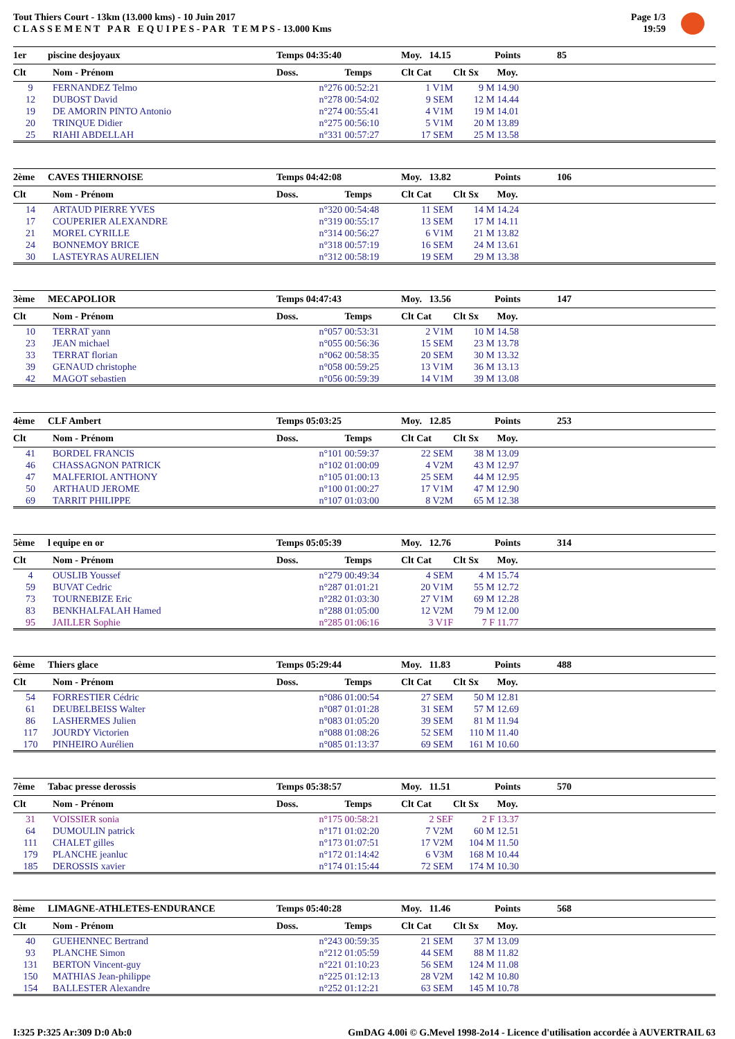Tout Thiers Court - 13km (13.000 kms) - 10 Juin 2017
C L A S S E M E N T P A R E Q U I P E S - P A R T E M P S - 13.000 Kms
Page 1/3
19:59
| 1er | piscine desjoyaux | Temps 04:35:40 | | Moy. 14.15 | | Points | 85 |
| Clt | Nom - Prénom | Doss. | Temps | Clt Cat | Clt Sx | Moy. | |
| 9 | FERNANDEZ Telmo | n°276 | 00:52:21 | 1 V1M | 9 M | 14.90 | |
| 12 | DUBOST David | n°278 | 00:54:02 | 9 SEM | 12 M | 14.44 | |
| 19 | DE AMORIN PINTO Antonio | n°274 | 00:55:41 | 4 V1M | 19 M | 14.01 | |
| 20 | TRINQUE Didier | n°275 | 00:56:10 | 5 V1M | 20 M | 13.89 | |
| 25 | RIAHI ABDELLAH | n°331 | 00:57:27 | 17 SEM | 25 M | 13.58 | |
| 2ème | CAVES THIERNOISE | Temps 04:42:08 | | Moy. 13.82 | | Points | 106 |
| Clt | Nom - Prénom | Doss. | Temps | Clt Cat | Clt Sx | Moy. | |
| 14 | ARTAUD PIERRE YVES | n°320 | 00:54:48 | 11 SEM | 14 M | 14.24 | |
| 17 | COUPERIER ALEXANDRE | n°319 | 00:55:17 | 13 SEM | 17 M | 14.11 | |
| 21 | MOREL CYRILLE | n°314 | 00:56:27 | 6 V1M | 21 M | 13.82 | |
| 24 | BONNEMOY BRICE | n°318 | 00:57:19 | 16 SEM | 24 M | 13.61 | |
| 30 | LASTEYRAS AURELIEN | n°312 | 00:58:19 | 19 SEM | 29 M | 13.38 | |
| 3ème | MECAPOLIOR | Temps 04:47:43 | | Moy. 13.56 | | Points | 147 |
| Clt | Nom - Prénom | Doss. | Temps | Clt Cat | Clt Sx | Moy. | |
| 10 | TERRAT yann | n°057 | 00:53:31 | 2 V1M | 10 M | 14.58 | |
| 23 | JEAN michael | n°055 | 00:56:36 | 15 SEM | 23 M | 13.78 | |
| 33 | TERRAT florian | n°062 | 00:58:35 | 20 SEM | 30 M | 13.32 | |
| 39 | GENAUD christophe | n°058 | 00:59:25 | 13 V1M | 36 M | 13.13 | |
| 42 | MAGOT sebastien | n°056 | 00:59:39 | 14 V1M | 39 M | 13.08 | |
| 4ème | CLF Ambert | Temps 05:03:25 | | Moy. 12.85 | | Points | 253 |
| Clt | Nom - Prénom | Doss. | Temps | Clt Cat | Clt Sx | Moy. | |
| 41 | BORDEL FRANCIS | n°101 | 00:59:37 | 22 SEM | 38 M | 13.09 | |
| 46 | CHASSAGNON PATRICK | n°102 | 01:00:09 | 4 V2M | 43 M | 12.97 | |
| 47 | MALFERIOL ANTHONY | n°105 | 01:00:13 | 25 SEM | 44 M | 12.95 | |
| 50 | ARTHAUD JEROME | n°100 | 01:00:27 | 17 V1M | 47 M | 12.90 | |
| 69 | TARRIT PHILIPPE | n°107 | 01:03:00 | 8 V2M | 65 M | 12.38 | |
| 5ème | l equipe en or | Temps 05:05:39 | | Moy. 12.76 | | Points | 314 |
| Clt | Nom - Prénom | Doss. | Temps | Clt Cat | Clt Sx | Moy. | |
| 4 | OUSLIB Youssef | n°279 | 00:49:34 | 4 SEM | 4 M | 15.74 | |
| 59 | BUVAT Cedric | n°287 | 01:01:21 | 20 V1M | 55 M | 12.72 | |
| 73 | TOURNEBIZE Eric | n°282 | 01:03:30 | 27 V1M | 69 M | 12.28 | |
| 83 | BENKHALFALAH Hamed | n°288 | 01:05:00 | 12 V2M | 79 M | 12.00 | |
| 95 | JAILLER Sophie | n°285 | 01:06:16 | 3 V1F | 7 F | 11.77 | |
| 6ème | Thiers glace | Temps 05:29:44 | | Moy. 11.83 | | Points | 488 |
| Clt | Nom - Prénom | Doss. | Temps | Clt Cat | Clt Sx | Moy. | |
| 54 | FORRESTIER Cédric | n°086 | 01:00:54 | 27 SEM | 50 M | 12.81 | |
| 61 | DEUBELBEISS Walter | n°087 | 01:01:28 | 31 SEM | 57 M | 12.69 | |
| 86 | LASHERMES Julien | n°083 | 01:05:20 | 39 SEM | 81 M | 11.94 | |
| 117 | JOURDY Victorien | n°088 | 01:08:26 | 52 SEM | 110 M | 11.40 | |
| 170 | PINHEIRO Aurélien | n°085 | 01:13:37 | 69 SEM | 161 M | 10.60 | |
| 7ème | Tabac presse derossis | Temps 05:38:57 | | Moy. 11.51 | | Points | 570 |
| Clt | Nom - Prénom | Doss. | Temps | Clt Cat | Clt Sx | Moy. | |
| 31 | VOISSIER sonia | n°175 | 00:58:21 | 2 SEF | 2 F | 13.37 | |
| 64 | DUMOULIN patrick | n°171 | 01:02:20 | 7 V2M | 60 M | 12.51 | |
| 111 | CHALET gilles | n°173 | 01:07:51 | 17 V2M | 104 M | 11.50 | |
| 179 | PLANCHE jeanluc | n°172 | 01:14:42 | 6 V3M | 168 M | 10.44 | |
| 185 | DEROSSIS xavier | n°174 | 01:15:44 | 72 SEM | 174 M | 10.30 | |
| 8ème | LIMAGNE-ATHLETES-ENDURANCE | Temps 05:40:28 | | Moy. 11.46 | | Points | 568 |
| Clt | Nom - Prénom | Doss. | Temps | Clt Cat | Clt Sx | Moy. | |
| 40 | GUEHENNEC Bertrand | n°243 | 00:59:35 | 21 SEM | 37 M | 13.09 | |
| 93 | PLANCHE Simon | n°212 | 01:05:59 | 44 SEM | 88 M | 11.82 | |
| 131 | BERTON Vincent-guy | n°221 | 01:10:23 | 56 SEM | 124 M | 11.08 | |
| 150 | MATHIAS Jean-philippe | n°225 | 01:12:13 | 28 V2M | 142 M | 10.80 | |
| 154 | BALLESTER Alexandre | n°252 | 01:12:21 | 63 SEM | 145 M | 10.78 | |
I:325 P:325 Ar:309 D:0 Ab:0 GmDAG 4.00i © G.Mevel 1998-2o14 - Licence d'utilisation accordée à AUVERTRAIL 63